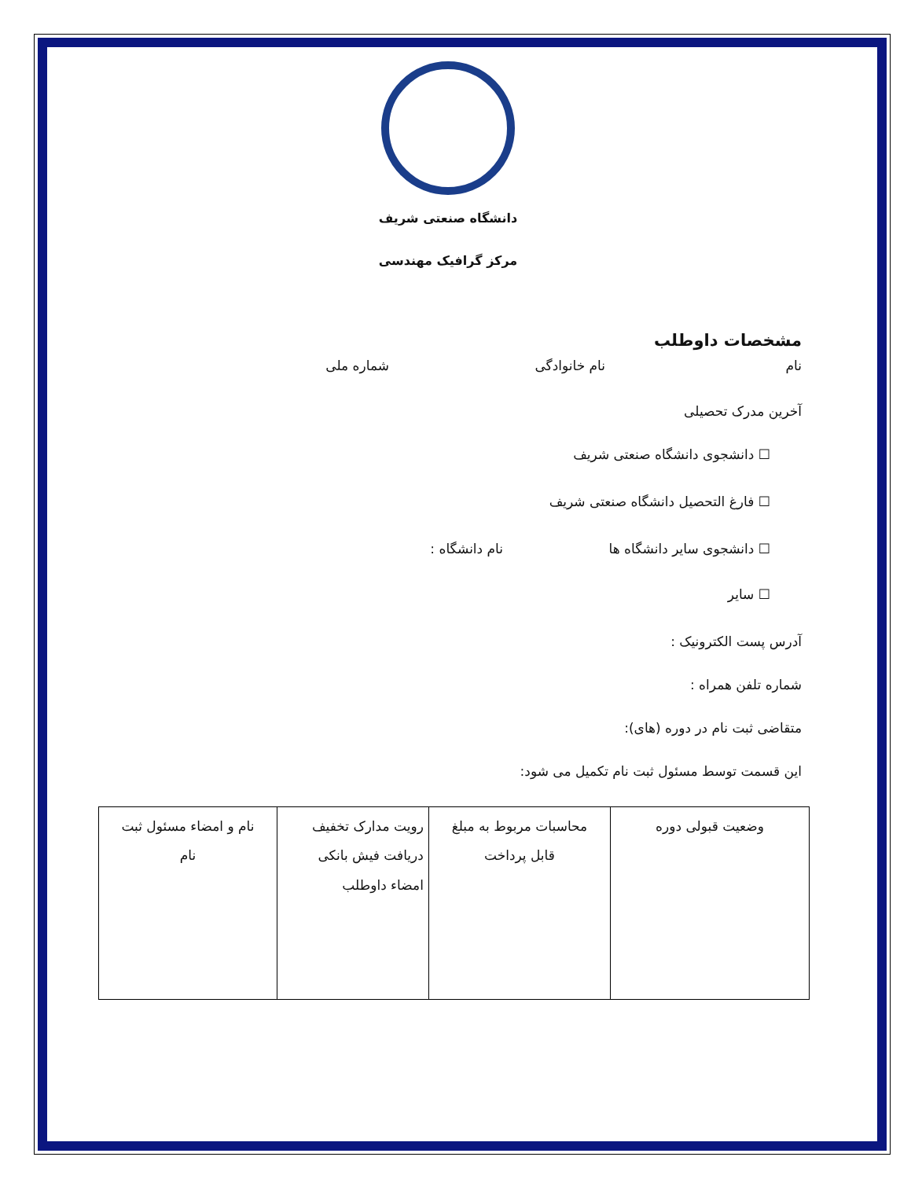دانشگاه صنعتی شریف
مرکز گرافیک مهندسی
مشخصات داوطلب
نام نام خانوادگی شماره ملی
آخرین مدرک تحصیلی
☐ دانشجوی دانشگاه صنعتی شریف
☐ فارغ التحصیل دانشگاه صنعتی شریف
☐ دانشجوی سایر دانشگاه ها نام دانشگاه :
☐ سایر
آدرس پست الکترونیک :
شماره تلفن همراه :
متقاضی ثبت نام در دوره (های):
این قسمت توسط مسئول ثبت نام تکمیل می شود:
| وضعیت قبولی دوره | محاسبات مربوط به مبلغ قابل پرداخت | رویت مدارک تخفیف دریافت فیش بانکی امضاء داوطلب | نام و امضاء مسئول ثبت نام |